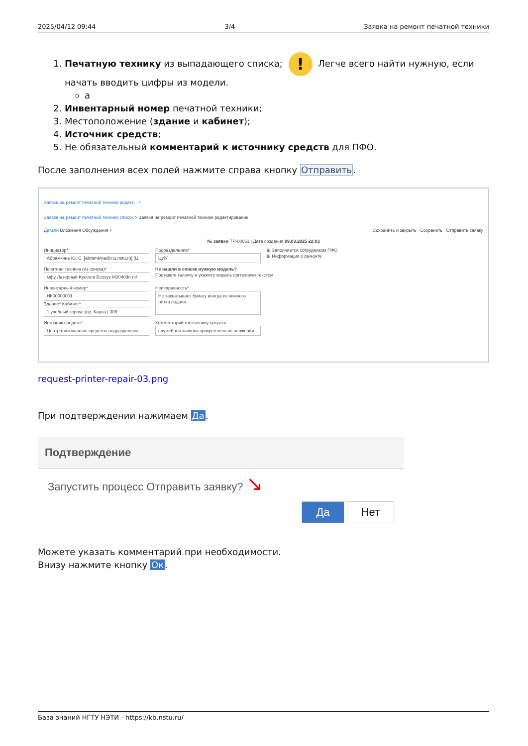2025/04/12 09:44 3/4 Заявка на ремонт печатной техники
1. Печатную технику из выпадающего списка; ! Легче всего найти нужную, если начать вводить цифры из модели.
а
2. Инвентарный номер печатной техники;
3. Местоположение (здание и кабинет);
4. Источник средств;
5. Не обязательный комментарий к источнику средств для ПФО.
После заполнения всех полей нажмите справа кнопку Отправить.
Заявка на ремонт печатной техники редакт... ×
Заявка на ремонт печатной техники список > Заявка на ремонт печатной техники редактирование
Детали Вложения Обсуждения + Сохранить и закрыть Сохранить Отправить заявку
№ заявки ТР-00061 | Дата создания 09.03.2025 22:03
Инициатор*
Абрамкина Ю. С. [abramkina@ciu.nstu.ru] (Ц
Подразделение*
ЦИУ
⊞ Заполняется сотрудником ПФО
⊞ Информация о ремонте
Печатная техника (из списка)*
мфу Лазерный Kyocera Ecosys M2040dn (ч/
Не нашли в списке нужную модель?
Поставьте галочку и укажите модель оргтехники текстом.
Инвентарный номер*
НК00000001
Здание* Кабинет*
1 учебный корпус (пр. Карла | 306
Неисправность*
Не захватывает бумагу иногда из нижнего лотка подачи.
Источник средств*
Централизованные средства подразделени
Комментарий к источнику средств
служебная записка прикреплена во вложении
request-printer-repair-03.png
При подтверждении нажимаем Да.
Подтверждение
Запустить процесс Отправить заявку? ↘
Да Нет
Можете указать комментарий при необходимости.
Внизу нажмите кнопку Ок.
База знаний НГТУ НЭТИ - https://kb.nstu.ru/